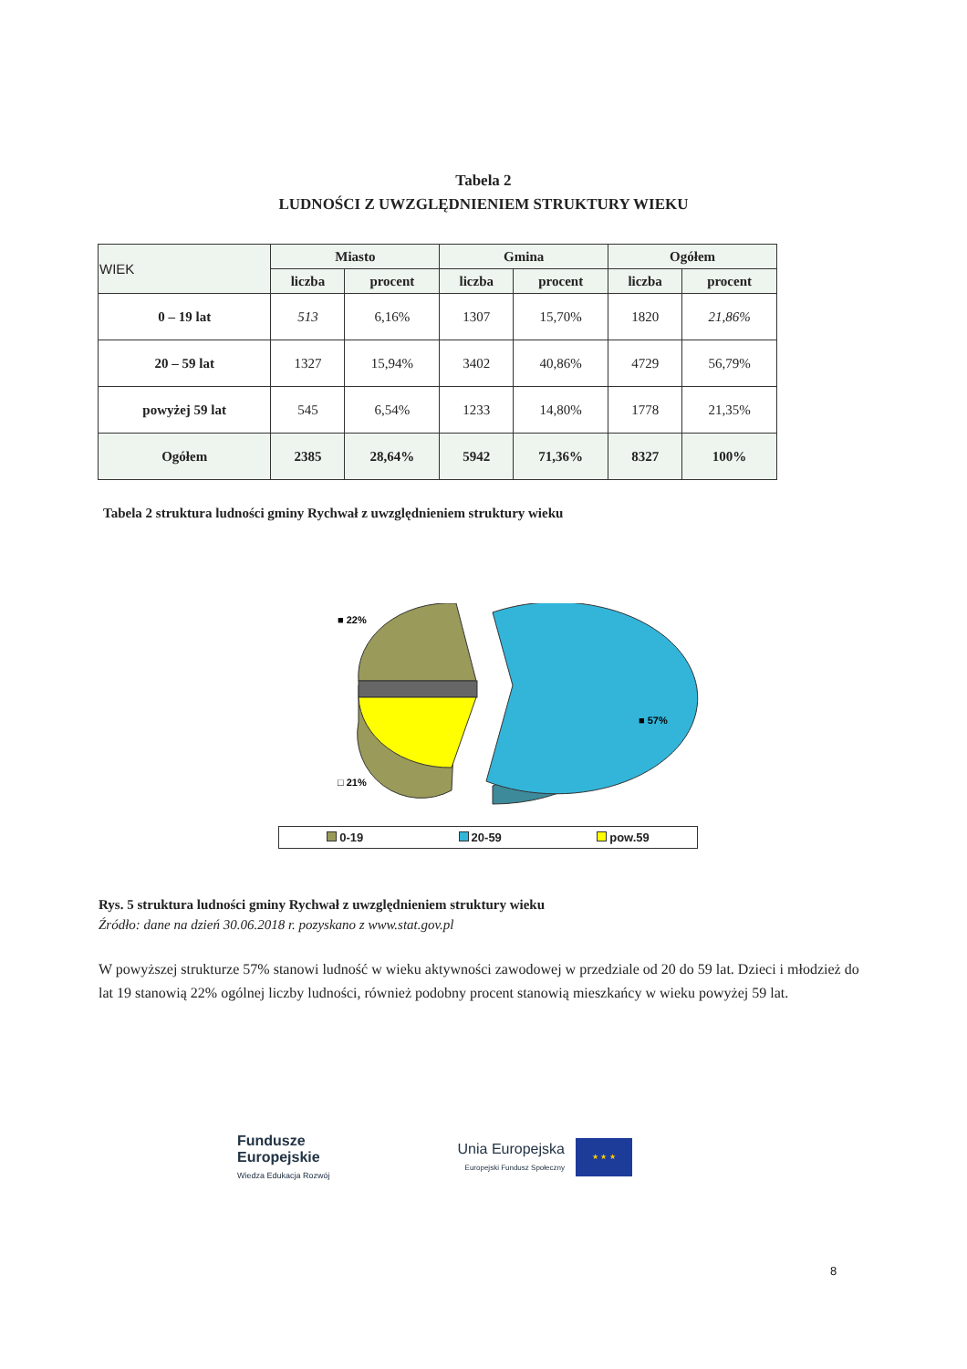Tabela 2
LUDNOŚCI Z UWZGLĘDNIENIEM STRUKTURY WIEKU
| WIEK | Miasto | | Gmina | | Ogółem | |
| --- | --- | --- | --- | --- | --- | --- |
| | liczba | procent | liczba | procent | liczba | procent |
| 0 – 19 lat | 513 | 6,16% | 1307 | 15,70% | 1820 | 21,86% |
| 20 – 59 lat | 1327 | 15,94% | 3402 | 40,86% | 4729 | 56,79% |
| powyżej 59 lat | 545 | 6,54% | 1233 | 14,80% | 1778 | 21,35% |
| Ogółem | 2385 | 28,64% | 5942 | 71,36% | 8327 | 100% |
Tabela 2 struktura ludności gminy Rychwał z uwzględnieniem struktury wieku
■ 22%
■ 57%
□ 21%
0-19 20-59 pow.59
Rys. 5 struktura ludności gminy Rychwał z uwzględnieniem struktury wieku
Źródło: dane na dzień 30.06.2018 r. pozyskano z www.stat.gov.pl
W powyższej strukturze 57% stanowi ludność w wieku aktywności zawodowej w przedziale od 20 do 59 lat. Dzieci i młodzież do lat 19 stanowią 22% ogólnej liczby ludności, również podobny procent stanowią mieszkańcy w wieku powyżej 59 lat.
Fundusze
Europejskie
Wiedza Edukacja Rozwój
Unia Europejska
Europejski Fundusz Społeczny
★ ★ ★
8